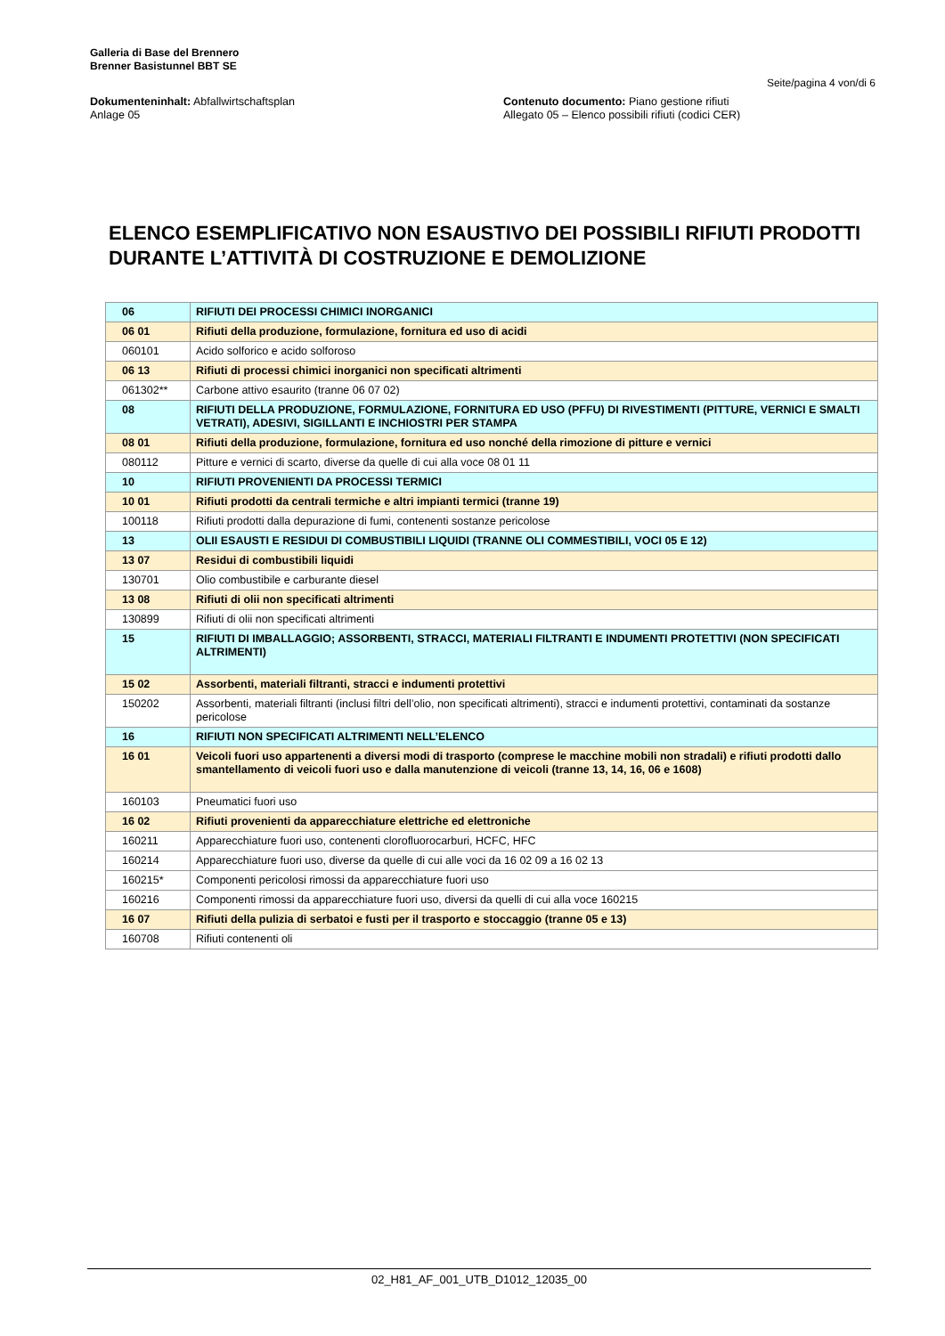Galleria di Base del Brennero
Brenner Basistunnel BBT SE
Seite/pagina 4 von/di 6
Dokumenteninhalt: Abfallwirtschaftsplan
Anlage 05
Contenuto documento: Piano gestione rifiuti
Allegato 05 – Elenco possibili rifiuti (codici CER)
ELENCO ESEMPLIFICATIVO NON ESAUSTIVO DEI POSSIBILI RIFIUTI PRODOTTI DURANTE L’ATTIVITÀ DI COSTRUZIONE E DEMOLIZIONE
| 06 | RIFIUTI DEI PROCESSI CHIMICI INORGANICI |
| 06 01 | Rifiuti della produzione, formulazione, fornitura ed uso di acidi |
| 060101 | Acido solforico e acido solforoso |
| 06 13 | Rifiuti di processi chimici inorganici non specificati altrimenti |
| 061302** | Carbone attivo esaurito (tranne 06 07 02) |
| 08 | RIFIUTI DELLA PRODUZIONE, FORMULAZIONE, FORNITURA ED USO (PFFU) DI RIVESTIMENTI (PITTURE, VERNICI E SMALTI VETRATI), ADESIVI, SIGILLANTI E INCHIOSTRI PER STAMPA |
| 08 01 | Rifiuti della produzione, formulazione, fornitura ed uso nonché della rimozione di pitture e vernici |
| 080112 | Pitture e vernici di scarto, diverse da quelle di cui alla voce 08 01 11 |
| 10 | RIFIUTI PROVENIENTI DA PROCESSI TERMICI |
| 10 01 | Rifiuti prodotti da centrali termiche e altri impianti termici (tranne 19) |
| 100118 | Rifiuti prodotti dalla depurazione di fumi, contenenti sostanze pericolose |
| 13 | OLII ESAUSTI E RESIDUI DI COMBUSTIBILI LIQUIDI (TRANNE OLI COMMESTIBILI, VOCI 05 E 12) |
| 13 07 | Residui di combustibili liquidi |
| 130701 | Olio combustibile e carburante diesel |
| 13 08 | Rifiuti di olii non specificati altrimenti |
| 130899 | Rifiuti di olii non specificati altrimenti |
| 15 | RIFIUTI DI IMBALLAGGIO; ASSORBENTI, STRACCI, MATERIALI FILTRANTI E INDUMENTI PROTETTIVI (NON SPECIFICATI ALTRIMENTI) |
| 15 02 | Assorbenti, materiali filtranti, stracci e indumenti protettivi |
| 150202 | Assorbenti, materiali filtranti (inclusi filtri dell’olio, non specificati altrimenti), stracci e indumenti protettivi, contaminati da sostanze pericolose |
| 16 | RIFIUTI NON SPECIFICATI ALTRIMENTI NELL’ELENCO |
| 16 01 | Veicoli fuori uso appartenenti a diversi modi di trasporto (comprese le macchine mobili non stradali) e rifiuti prodotti dallo smantellamento di veicoli fuori uso e dalla manutenzione di veicoli (tranne 13, 14, 16, 06 e 1608) |
| 160103 | Pneumatici fuori uso |
| 16 02 | Rifiuti provenienti da apparecchiature elettriche ed elettroniche |
| 160211 | Apparecchiature fuori uso, contenenti clorofluorocarburi, HCFC, HFC |
| 160214 | Apparecchiature fuori uso, diverse da quelle di cui alle voci da 16 02 09 a 16 02 13 |
| 160215* | Componenti pericolosi rimossi da apparecchiature fuori uso |
| 160216 | Componenti rimossi da apparecchiature fuori uso, diversi da quelli di cui alla voce 160215 |
| 16 07 | Rifiuti della pulizia di serbatoi e fusti per il trasporto e stoccaggio (tranne 05 e 13) |
| 160708 | Rifiuti contenenti oli |
02_H81_AF_001_UTB_D1012_12035_00